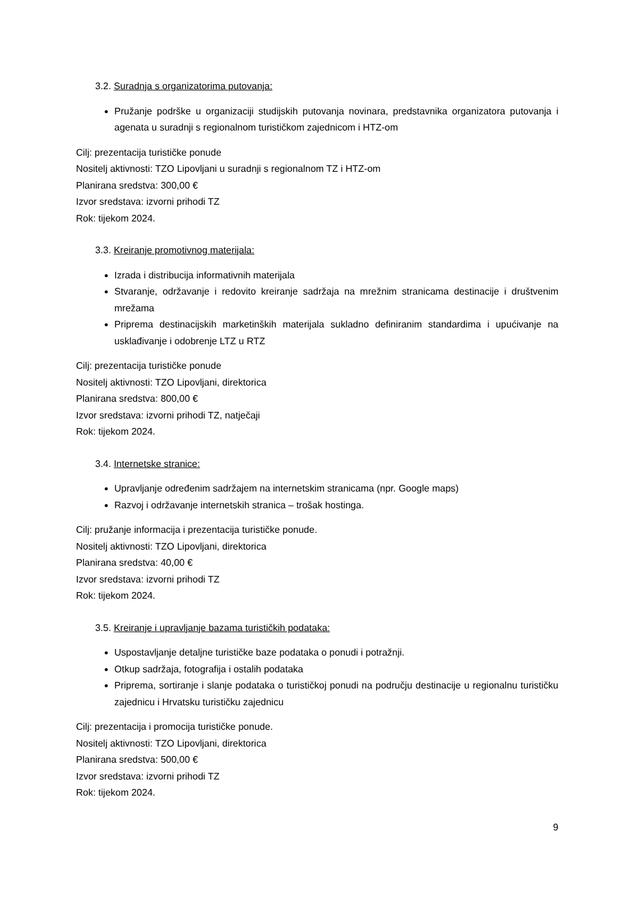3.2. Suradnja s organizatorima putovanja:
Pružanje podrške u organizaciji studijskih putovanja novinara, predstavnika organizatora putovanja i agenata u suradnji s regionalnom turističkom zajednicom i HTZ-om
Cilj: prezentacija turističke ponude
Nositelj aktivnosti: TZO Lipovljani u suradnji s regionalnom TZ i HTZ-om
Planirana sredstva: 300,00 €
Izvor sredstava: izvorni prihodi TZ
Rok: tijekom 2024.
3.3. Kreiranje promotivnog materijala:
Izrada i distribucija informativnih materijala
Stvaranje, održavanje i redovito kreiranje sadržaja na mrežnim stranicama destinacije i društvenim mrežama
Priprema destinacijskih marketinških materijala sukladno definiranim standardima i upućivanje na usklađivanje i odobrenje LTZ u RTZ
Cilj: prezentacija turističke ponude
Nositelj aktivnosti: TZO Lipovljani, direktorica
Planirana sredstva: 800,00 €
Izvor sredstava: izvorni prihodi TZ, natječaji
Rok: tijekom 2024.
3.4. Internetske stranice:
Upravljanje određenim sadržajem na internetskim stranicama (npr. Google maps)
Razvoj i održavanje internetskih stranica – trošak hostinga.
Cilj: pružanje informacija i prezentacija turističke ponude.
Nositelj aktivnosti: TZO Lipovljani, direktorica
Planirana sredstva: 40,00 €
Izvor sredstava: izvorni prihodi TZ
Rok: tijekom 2024.
3.5. Kreiranje i upravljanje bazama turističkih podataka:
Uspostavljanje detaljne turističke baze podataka o ponudi i potražnji.
Otkup sadržaja, fotografija i ostalih podataka
Priprema, sortiranje i slanje podataka o turističkoj ponudi na području destinacije u regionalnu turističku zajednicu i Hrvatsku turističku zajednicu
Cilj: prezentacija i promocija turističke ponude.
Nositelj aktivnosti: TZO Lipovljani, direktorica
Planirana sredstva: 500,00 €
Izvor sredstava: izvorni prihodi TZ
Rok: tijekom 2024.
9